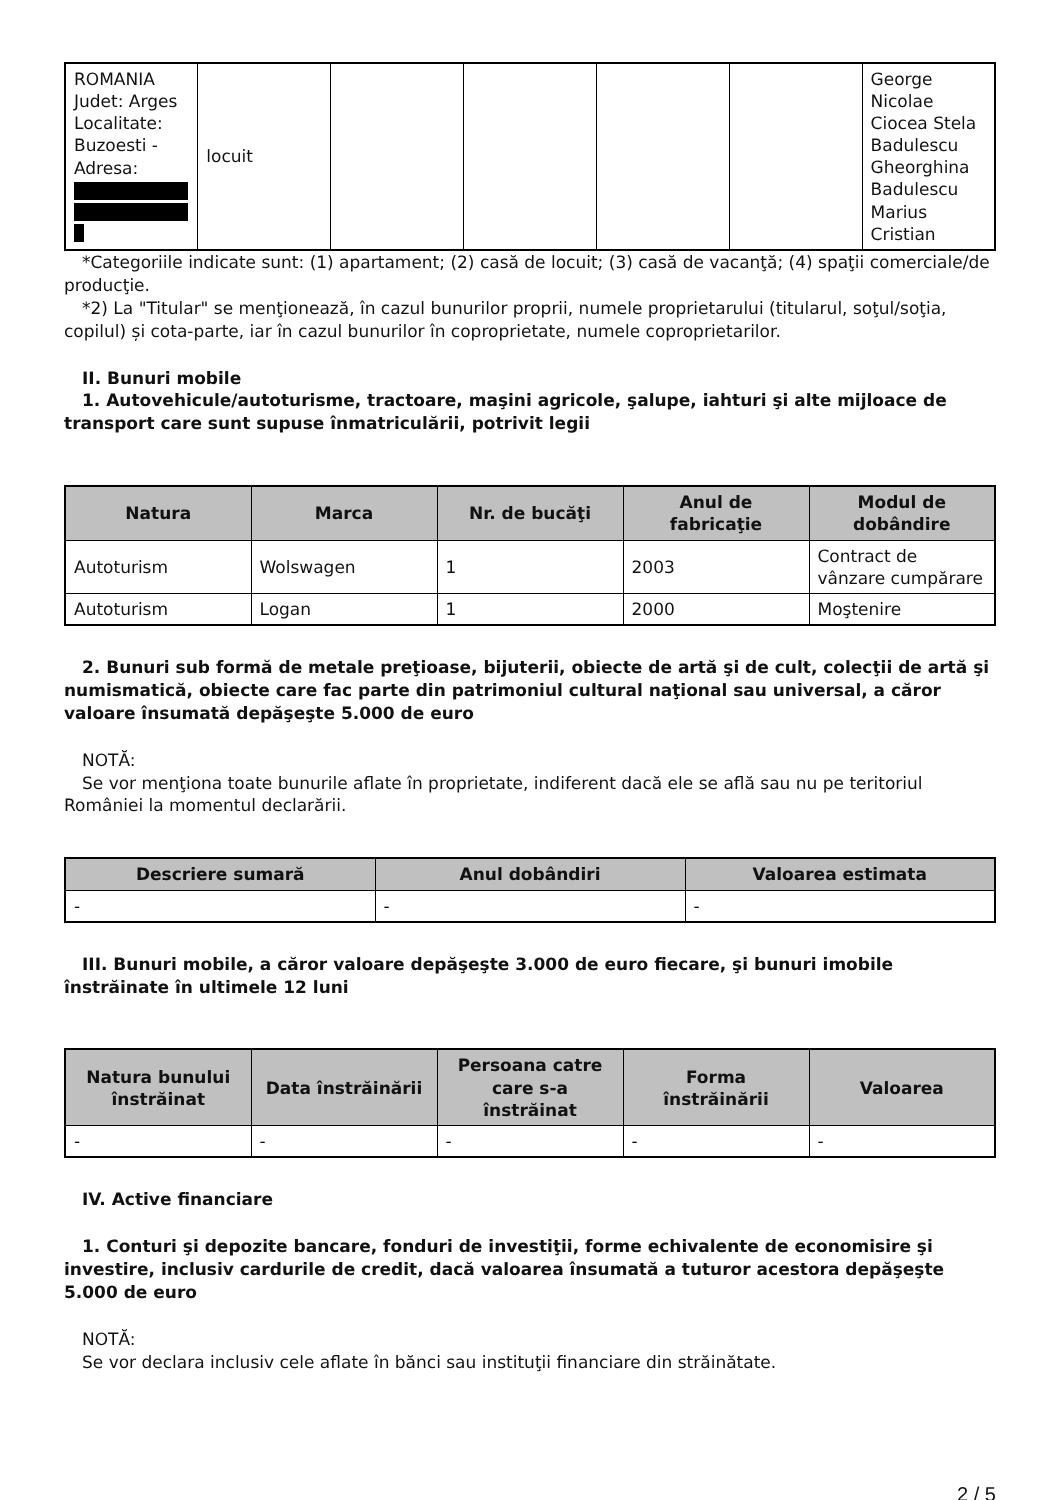| ROMANIA Judet: Arges Localitate: Buzoesti - Adresa: | locuit | | | | | George Nicolae Ciocea Stela Badulescu Gheorghina Badulescu Marius Cristian |
*Categoriile indicate sunt: (1) apartament; (2) casă de locuit; (3) casă de vacanţă; (4) spaţii comerciale/de producţie.
*2) La "Titular" se menţionează, în cazul bunurilor proprii, numele proprietarului (titularul, soţul/soţia, copilul) și cota-parte, iar în cazul bunurilor în coproprietate, numele coproprietarilor.
II. Bunuri mobile
1. Autovehicule/autoturisme, tractoare, maşini agricole, şalupe, iahturi şi alte mijloace de transport care sunt supuse înmatriculării, potrivit legii
| Natura | Marca | Nr. de bucăţi | Anul de fabricaţie | Modul de dobândire |
| --- | --- | --- | --- | --- |
| Autoturism | Wolswagen | 1 | 2003 | Contract de vânzare cumpărare |
| Autoturism | Logan | 1 | 2000 | Moştenire |
2. Bunuri sub formă de metale preţioase, bijuterii, obiecte de artă şi de cult, colecţii de artă şi numismatică, obiecte care fac parte din patrimoniul cultural naţional sau universal, a căror valoare însumată depăşeşte 5.000 de euro
NOTĂ:
Se vor menţiona toate bunurile aflate în proprietate, indiferent dacă ele se află sau nu pe teritoriul României la momentul declarării.
| Descriere sumară | Anul dobândiri | Valoarea estimata |
| --- | --- | --- |
| - | - | - |
III. Bunuri mobile, a căror valoare depăşeşte 3.000 de euro fiecare, şi bunuri imobile înstrăinate în ultimele 12 luni
| Natura bunului înstrăinat | Data înstrăinării | Persoana catre care s-a înstrăinat | Forma înstrăinării | Valoarea |
| --- | --- | --- | --- | --- |
| - | - | - | - | - |
IV. Active financiare
1. Conturi şi depozite bancare, fonduri de investiţii, forme echivalente de economisire şi investire, inclusiv cardurile de credit, dacă valoarea însumată a tuturor acestora depăşeşte 5.000 de euro
NOTĂ:
Se vor declara inclusiv cele aflate în bănci sau instituţii financiare din străinătate.
2 / 5